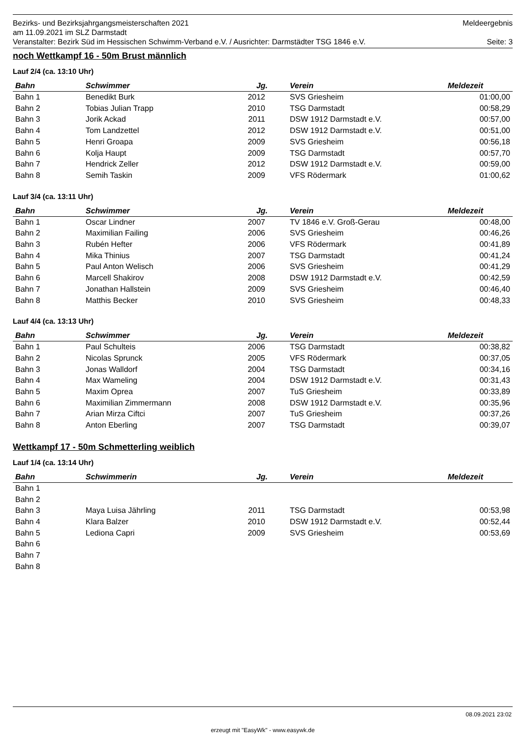Bezirks- und Bezirksjahrgangsmeisterschaften 2021 Meldeergebnis
am 11.09.2021 im SLZ Darmstadt
Veranstalter: Bezirk Süd im Hessischen Schwimm-Verband e.V. / Ausrichter: Darmstädter TSG 1846 e.V. Seite: 3
noch Wettkampf 16 - 50m Brust männlich
Lauf 2/4 (ca. 13:10 Uhr)
| Bahn | Schwimmer | Jg. | Verein | Meldezeit |
| --- | --- | --- | --- | --- |
| Bahn 1 | Benedikt Burk | 2012 | SVS Griesheim | 01:00,00 |
| Bahn 2 | Tobias Julian Trapp | 2010 | TSG Darmstadt | 00:58,29 |
| Bahn 3 | Jorik Ackad | 2011 | DSW 1912 Darmstadt e.V. | 00:57,00 |
| Bahn 4 | Tom Landzettel | 2012 | DSW 1912 Darmstadt e.V. | 00:51,00 |
| Bahn 5 | Henri Groapa | 2009 | SVS Griesheim | 00:56,18 |
| Bahn 6 | Kolja Haupt | 2009 | TSG Darmstadt | 00:57,70 |
| Bahn 7 | Hendrick Zeller | 2012 | DSW 1912 Darmstadt e.V. | 00:59,00 |
| Bahn 8 | Semih Taskin | 2009 | VFS Rödermark | 01:00,62 |
Lauf 3/4 (ca. 13:11 Uhr)
| Bahn | Schwimmer | Jg. | Verein | Meldezeit |
| --- | --- | --- | --- | --- |
| Bahn 1 | Oscar Lindner | 2007 | TV 1846 e.V. Groß-Gerau | 00:48,00 |
| Bahn 2 | Maximilian Failing | 2006 | SVS Griesheim | 00:46,26 |
| Bahn 3 | Rubén Hefter | 2006 | VFS Rödermark | 00:41,89 |
| Bahn 4 | Mika Thinius | 2007 | TSG Darmstadt | 00:41,24 |
| Bahn 5 | Paul Anton Welisch | 2006 | SVS Griesheim | 00:41,29 |
| Bahn 6 | Marcell Shakirov | 2008 | DSW 1912 Darmstadt e.V. | 00:42,59 |
| Bahn 7 | Jonathan Hallstein | 2009 | SVS Griesheim | 00:46,40 |
| Bahn 8 | Matthis Becker | 2010 | SVS Griesheim | 00:48,33 |
Lauf 4/4 (ca. 13:13 Uhr)
| Bahn | Schwimmer | Jg. | Verein | Meldezeit |
| --- | --- | --- | --- | --- |
| Bahn 1 | Paul Schulteis | 2006 | TSG Darmstadt | 00:38,82 |
| Bahn 2 | Nicolas Sprunck | 2005 | VFS Rödermark | 00:37,05 |
| Bahn 3 | Jonas Walldorf | 2004 | TSG Darmstadt | 00:34,16 |
| Bahn 4 | Max Wameling | 2004 | DSW 1912 Darmstadt e.V. | 00:31,43 |
| Bahn 5 | Maxim Oprea | 2007 | TuS Griesheim | 00:33,89 |
| Bahn 6 | Maximilian Zimmermann | 2008 | DSW 1912 Darmstadt e.V. | 00:35,96 |
| Bahn 7 | Arian Mirza Ciftci | 2007 | TuS Griesheim | 00:37,26 |
| Bahn 8 | Anton Eberling | 2007 | TSG Darmstadt | 00:39,07 |
Wettkampf 17 - 50m Schmetterling weiblich
Lauf 1/4 (ca. 13:14 Uhr)
| Bahn | Schwimmerin | Jg. | Verein | Meldezeit |
| --- | --- | --- | --- | --- |
| Bahn 1 | | | | |
| Bahn 2 | | | | |
| Bahn 3 | Maya Luisa Jährling | 2011 | TSG Darmstadt | 00:53,98 |
| Bahn 4 | Klara Balzer | 2010 | DSW 1912 Darmstadt e.V. | 00:52,44 |
| Bahn 5 | Lediona Capri | 2009 | SVS Griesheim | 00:53,69 |
| Bahn 6 | | | | |
| Bahn 7 | | | | |
| Bahn 8 | | | | |
08.09.2021 23:02
erzeugt mit "EasyWk" - www.easywk.de